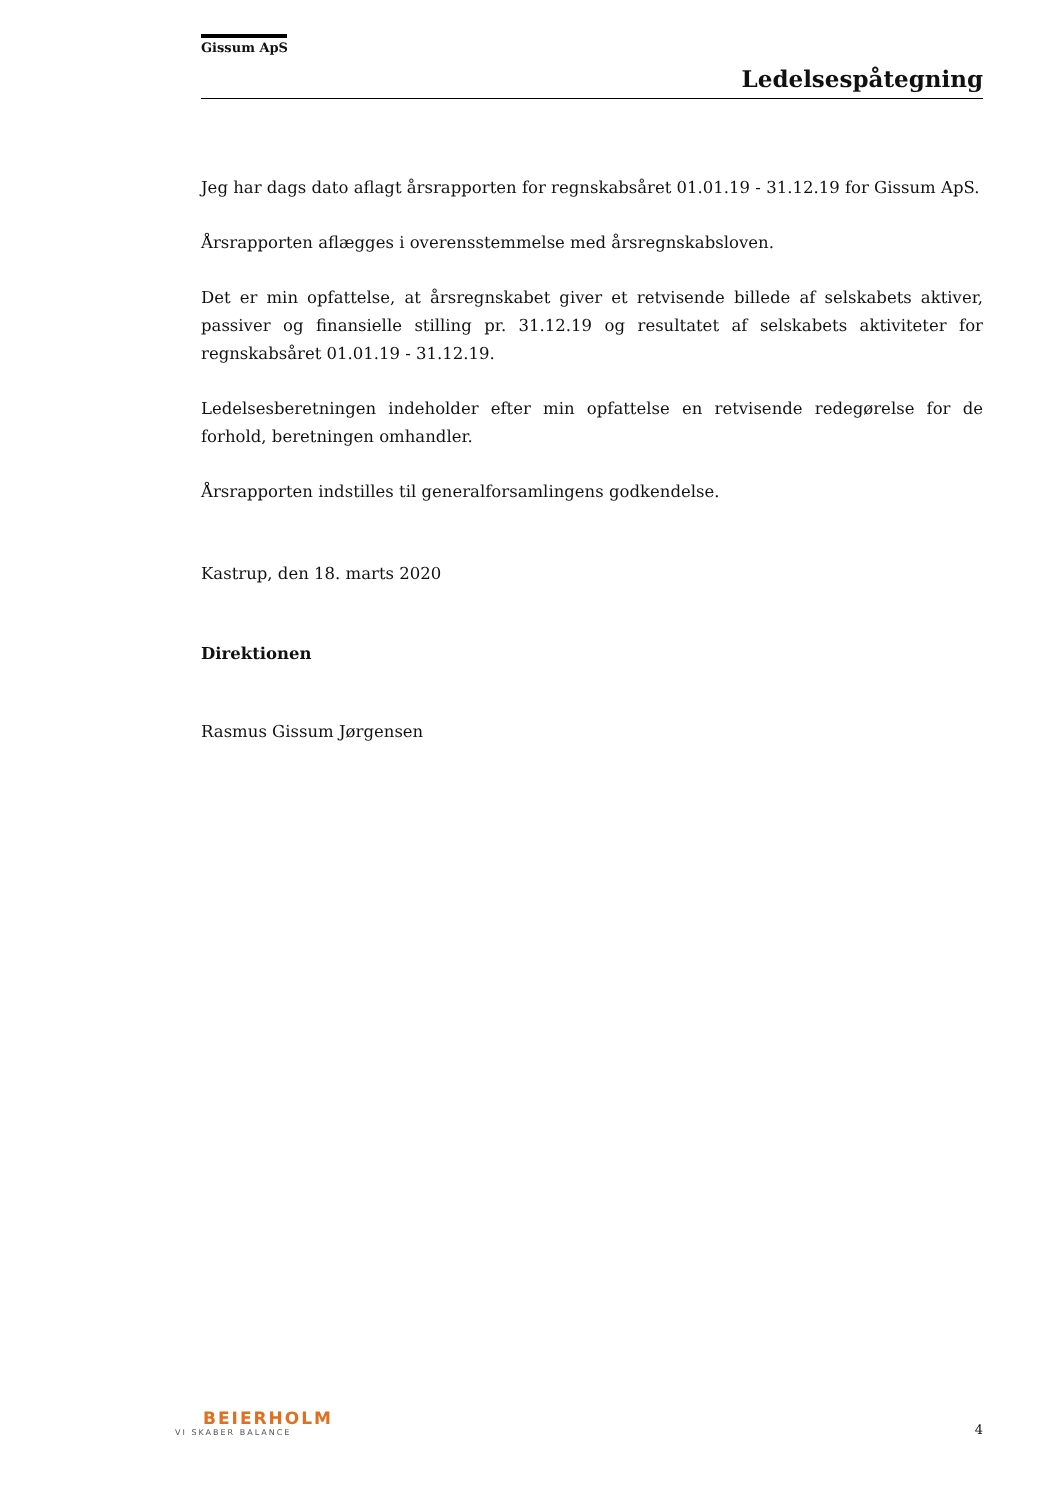Gissum ApS
Ledelsespåtegning
Jeg har dags dato aflagt årsrapporten for regnskabsåret 01.01.19 - 31.12.19 for Gissum ApS.
Årsrapporten aflægges i overensstemmelse med årsregnskabsloven.
Det er min opfattelse, at årsregnskabet giver et retvisende billede af selskabets aktiver, passiver og finansielle stilling pr. 31.12.19 og resultatet af selskabets aktiviteter for regnskabsåret 01.01.19 - 31.12.19.
Ledelsesberetningen indeholder efter min opfattelse en retvisende redegørelse for de forhold, beretningen omhandler.
Årsrapporten indstilles til generalforsamlingens godkendelse.
Kastrup, den 18. marts 2020
Direktionen
Rasmus Gissum Jørgensen
BEIERHOLM
VI SKABER BALANCE
4